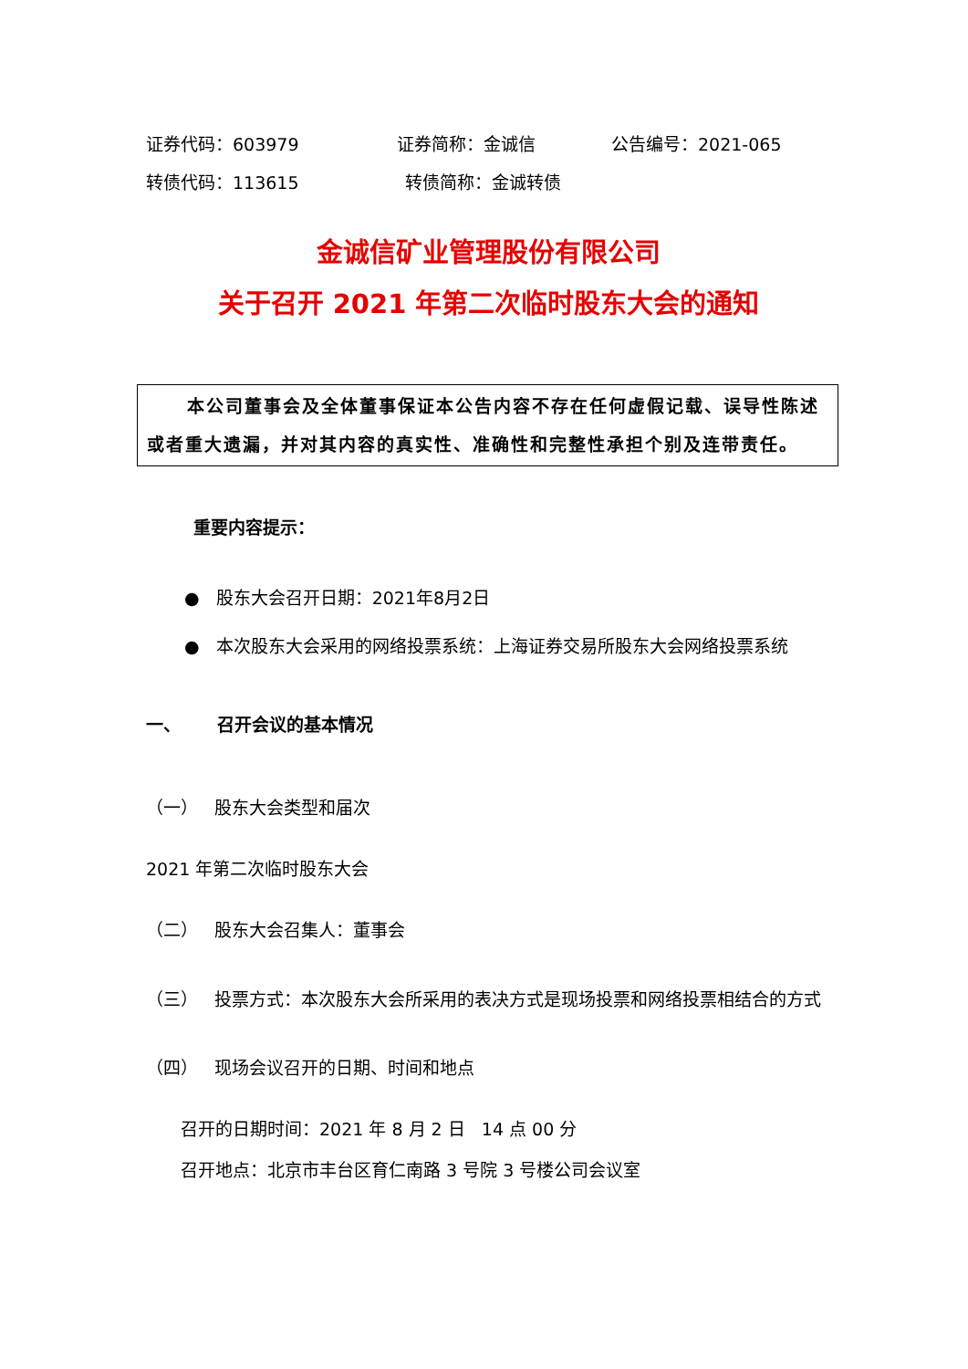证券代码：603979 证券简称：金诚信 公告编号：2021-065
转债代码：113615 转债简称：金诚转债
金诚信矿业管理股份有限公司
关于召开 2021 年第二次临时股东大会的通知
本公司董事会及全体董事保证本公告内容不存在任何虚假记载、误导性陈述或者重大遗漏，并对其内容的真实性、准确性和完整性承担个别及连带责任。
重要内容提示：
● 股东大会召开日期：2021年8月2日
● 本次股东大会采用的网络投票系统：上海证券交易所股东大会网络投票系统
一、 召开会议的基本情况
（一） 股东大会类型和届次
2021 年第二次临时股东大会
（二） 股东大会召集人：董事会
（三） 投票方式：本次股东大会所采用的表决方式是现场投票和网络投票相结合的方式
（四） 现场会议召开的日期、时间和地点
召开的日期时间：2021 年 8 月 2 日 14 点 00 分
召开地点：北京市丰台区育仁南路 3 号院 3 号楼公司会议室